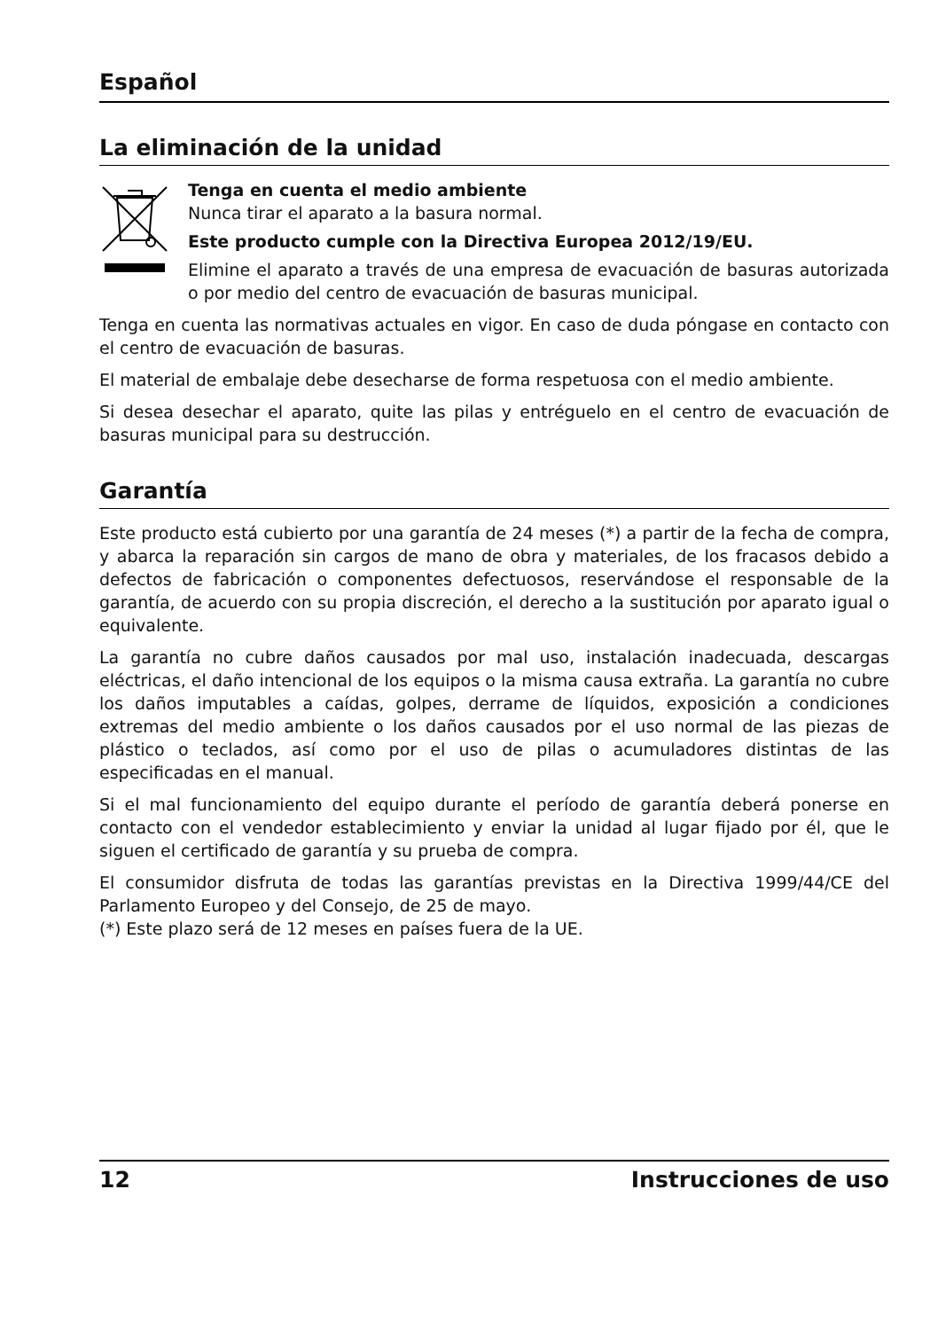Español
La eliminación de la unidad
Tenga en cuenta el medio ambiente
Nunca tirar el aparato a la basura normal.
Este producto cumple con la Directiva Europea 2012/19/EU.
Elimine el aparato a través de una empresa de evacuación de basuras autorizada o por medio del centro de evacuación de basuras municipal.
Tenga en cuenta las normativas actuales en vigor. En caso de duda póngase en contacto con el centro de evacuación de basuras.
El material de embalaje debe desecharse de forma respetuosa con el medio ambiente.
Si desea desechar el aparato, quite las pilas y entréguelo en el centro de evacuación de basuras municipal para su destrucción.
Garantía
Este producto está cubierto por una garantía de 24 meses (*) a partir de la fecha de compra, y abarca la reparación sin cargos de mano de obra y materiales, de los fracasos debido a defectos de fabricación o componentes defectuosos, reservándose el responsable de la garantía, de acuerdo con su propia discreción, el derecho a la sustitución por aparato igual o equivalente.
La garantía no cubre daños causados por mal uso, instalación inadecuada, descargas eléctricas, el daño intencional de los equipos o la misma causa extraña. La garantía no cubre los daños imputables a caídas, golpes, derrame de líquidos, exposición a condiciones extremas del medio ambiente o los daños causados por el uso normal de las piezas de plástico o teclados, así como por el uso de pilas o acumuladores distintas de las especificadas en el manual.
Si el mal funcionamiento del equipo durante el período de garantía deberá ponerse en contacto con el vendedor establecimiento y enviar la unidad al lugar fijado por él, que le siguen el certificado de garantía y su prueba de compra.
El consumidor disfruta de todas las garantías previstas en la Directiva 1999/44/CE del Parlamento Europeo y del Consejo, de 25 de mayo.
(*) Este plazo será de 12 meses en países fuera de la UE.
12 Instrucciones de uso